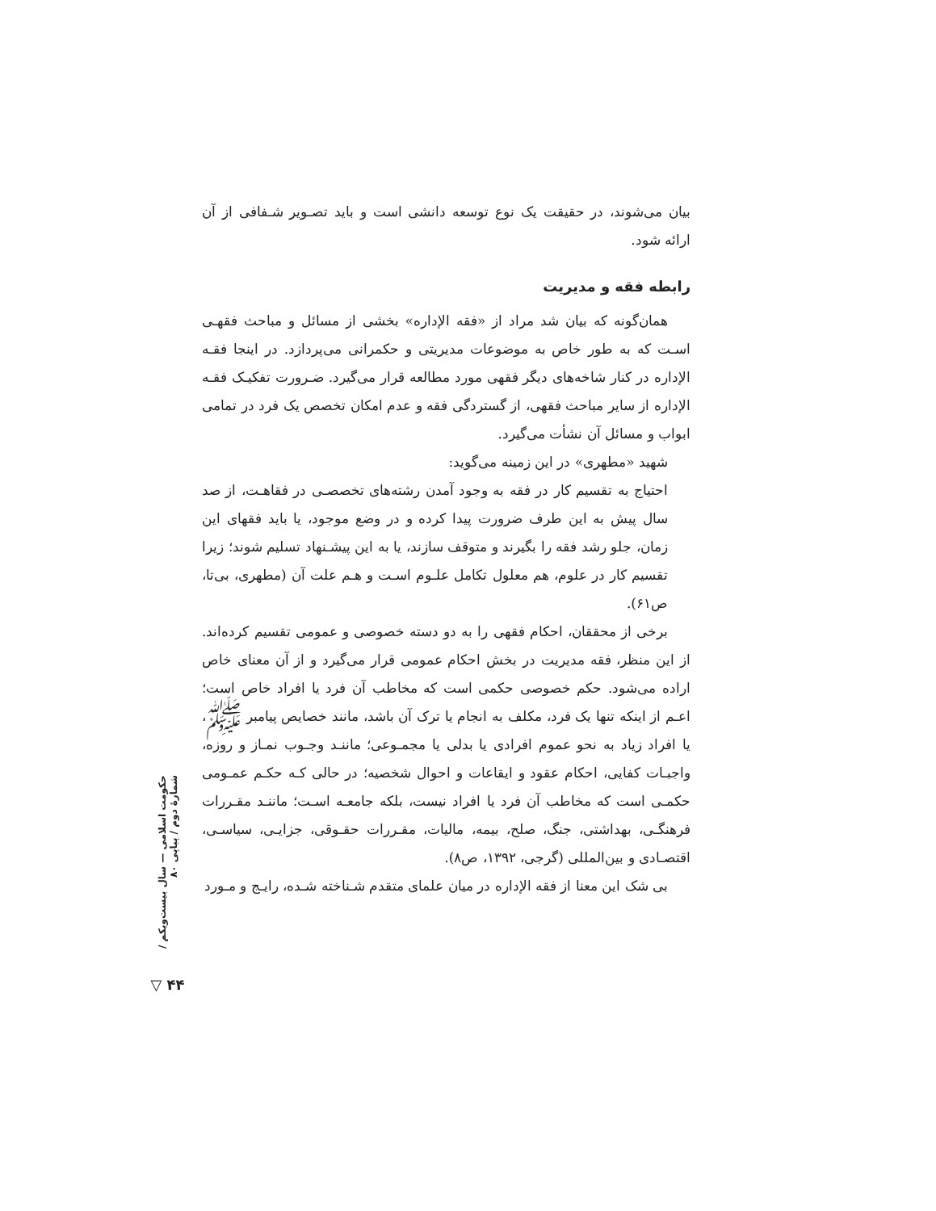بیان می‌شوند، در حقیقت یک نوع توسعه دانشی است و باید تصـویر شـفافی از آن ارائه شود.
رابطه فقه و مدیریت
همان‌گونه که بیان شد مراد از «فقه الإداره» بخشی از مسائل و مباحث فقهـی اسـت که به طور خاص به موضوعات مدیریتی و حکمرانی می‌پردازد. در اینجا فقـه الإداره در کنار شاخه‌های دیگر فقهی مورد مطالعه قرار می‌گیرد. ضـرورت تفکیـک فقـه الإداره از سایر مباحث فقهی، از گستردگی فقه و عدم امکان تخصص یک فرد در تمامی ابواب و مسائل آن نشأت می‌گیرد.
شهید «مطهری» در این زمینه می‌گوید:
احتیاج به تقسیم کار در فقه به وجود آمدن رشته‌های تخصصـی در فقاهـت، از صد سال پیش به این طرف ضرورت پیدا کرده و در وضع موجود، یا باید فقهای این زمان، جلو رشد فقه را بگیرند و متوقف سازند، یا به این پیشـنهاد تسلیم شوند؛ زیرا تقسیم کار در علوم، هم معلول تکامل علـوم اسـت و هـم علت آن (مطهری، بی‌تا، ص۶۱).
برخی از محققان، احکام فقهی را به دو دسته خصوصی و عمومی تقسیم کرده‌اند. از این منظر، فقه مدیریت در بخش احکام عمومی قرار می‌گیرد و از آن معنای خاص اراده می‌شود. حکم خصوصی حکمی است که مخاطب آن فرد یا افراد خاص است؛ اعـم از اینکه تنها یک فرد، مکلف به انجام یا ترک آن باشد، مانند خصایص پیامبر ﷺ، یا افراد زیاد به نحو عموم افرادی یا بدلی یا مجمـوعی؛ ماننـد وجـوب نمـاز و روزه، واجبـات کفایی، احکام عقود و ایقاعات و احوال شخصیه؛ در حالی کـه حکـم عمـومی حکمـی است که مخاطب آن فرد یا افراد نیست، بلکه جامعـه اسـت؛ ماننـد مقـررات فرهنگـی، بهداشتی، جنگ، صلح، بیمه، مالیات، مقـررات حقـوقی، جزایـی، سیاسـی، اقتصـادی و بین‌المللی (گرجی، ۱۳۹۲، ص۸).
بی شک این معنا از فقه الإداره در میان علمای متقدم شـناخته شـده، رایـج و مـورد
حکومت اسلامی — سال بیست‌ویکم / شمارهٔ دوم / پیاپی ۸۰
▽ ۴۴